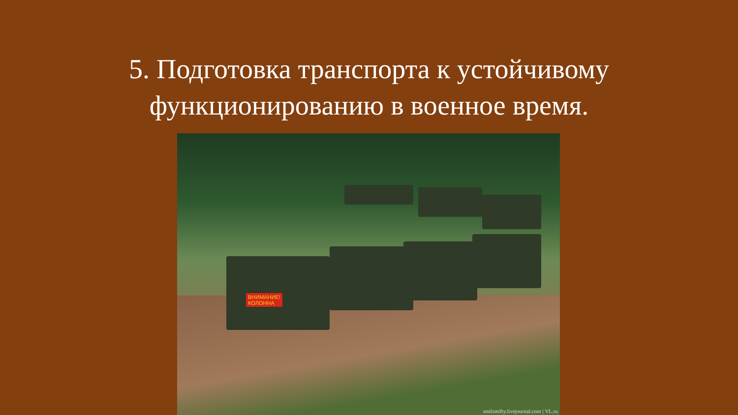5. Подготовка транспорта к устойчивому
функционированию в военное время.
ВНИМАНИЕ!
КОЛОННА
smilsmifty.livejournal.com | VL.ru